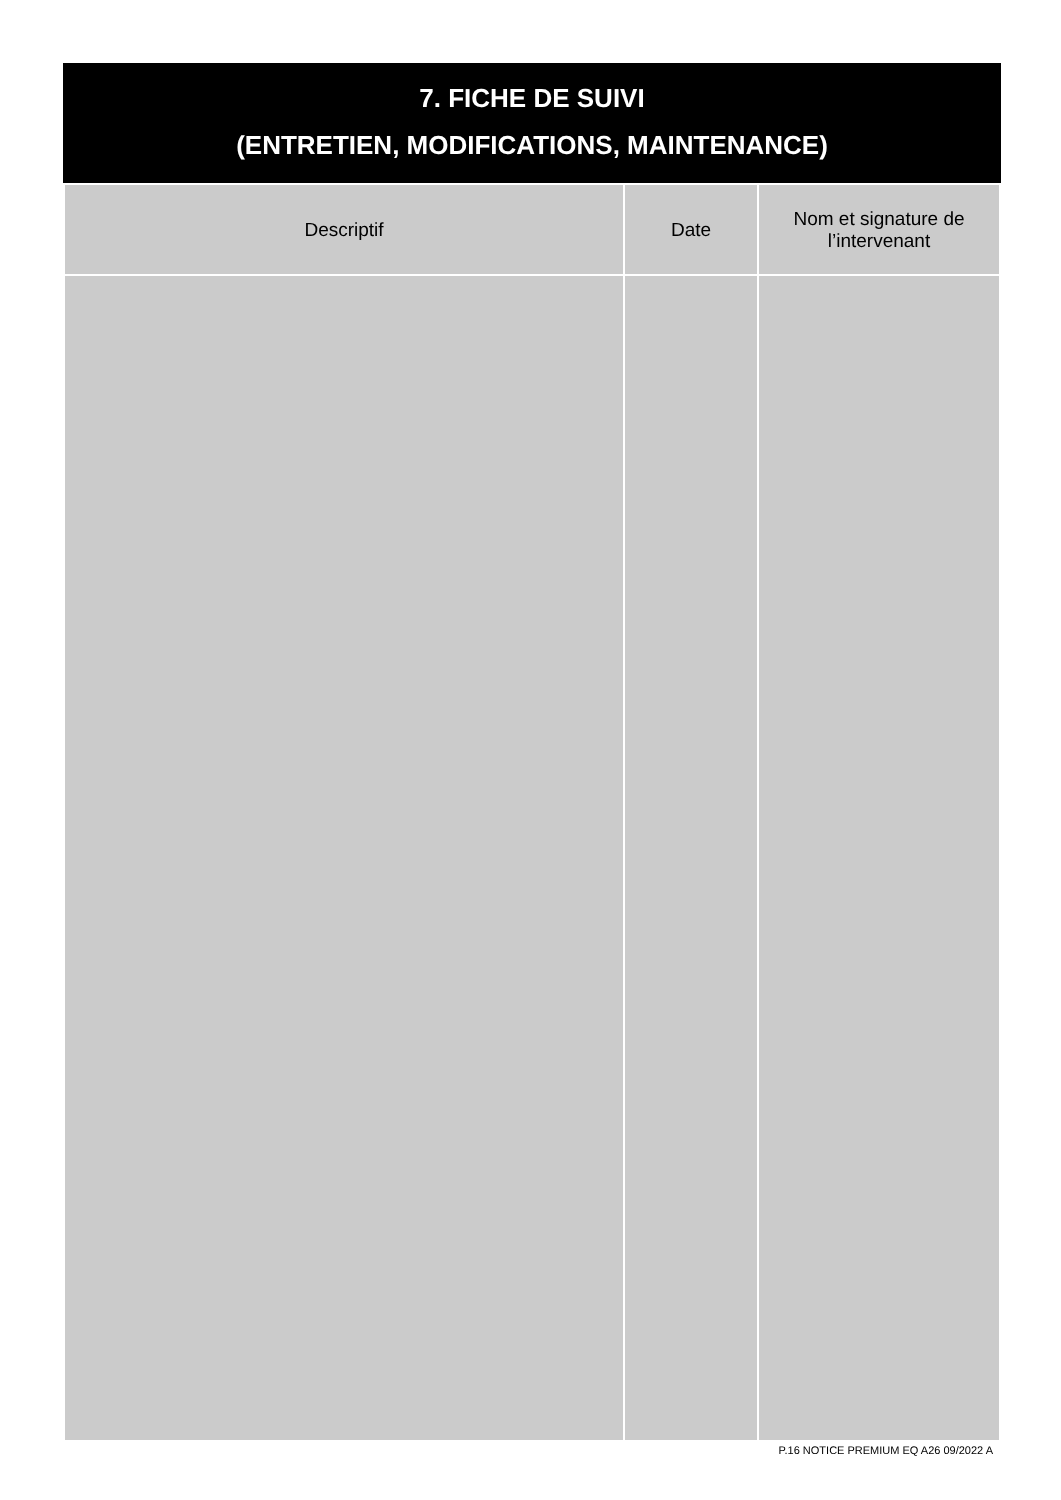7. FICHE DE SUIVI
(ENTRETIEN, MODIFICATIONS, MAINTENANCE)
| Descriptif | Date | Nom et signature de l’intervenant |
| --- | --- | --- |
P.16 NOTICE PREMIUM EQ A26 09/2022 A